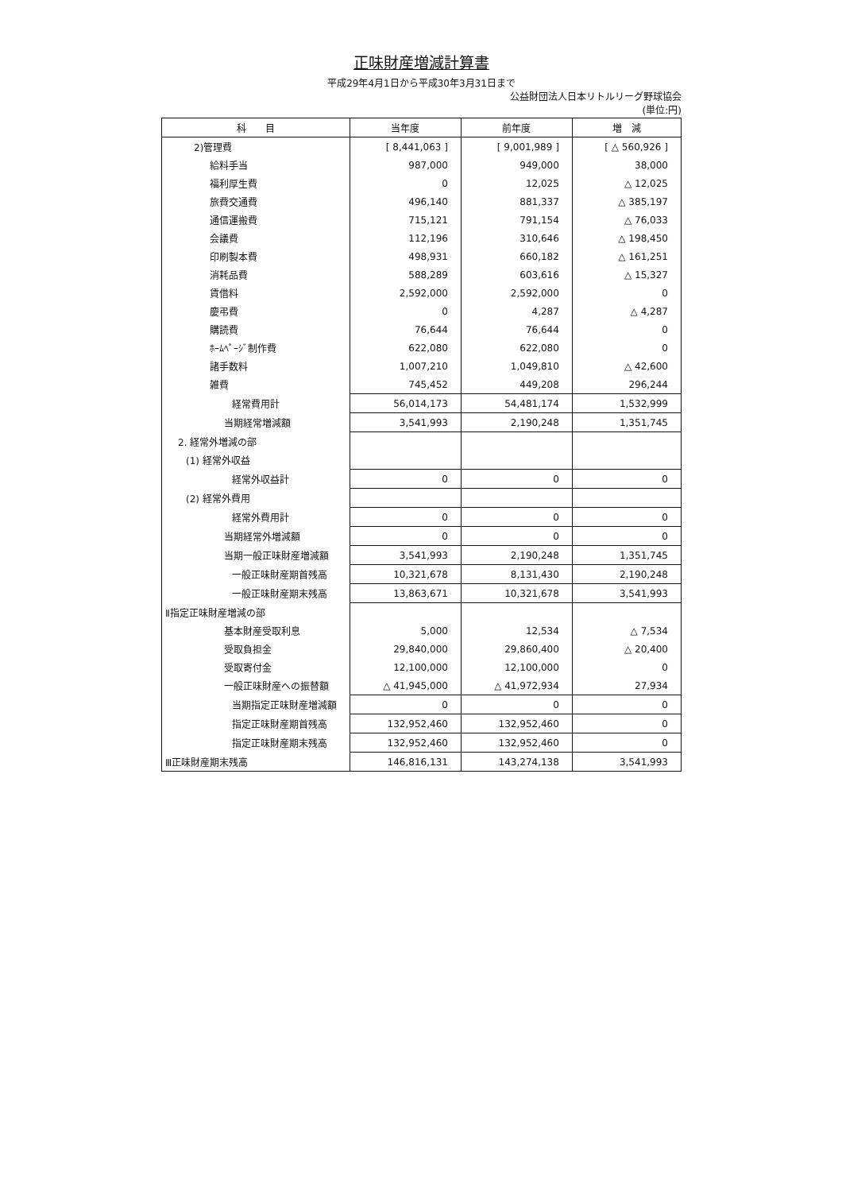正味財産増減計算書
平成29年4月1日から平成30年3月31日まで
公益財団法人日本リトルリーグ野球協会
(単位:円)
| 科 目 | 当年度 | 前年度 | 増 減 |
| --- | --- | --- | --- |
| 2)管理費 | [ 8,441,063 ] | [ 9,001,989 ] | [ △ 560,926 ] |
| 給料手当 | 987,000 | 949,000 | 38,000 |
| 福利厚生費 | 0 | 12,025 | △ 12,025 |
| 旅費交通費 | 496,140 | 881,337 | △ 385,197 |
| 通信運搬費 | 715,121 | 791,154 | △ 76,033 |
| 会議費 | 112,196 | 310,646 | △ 198,450 |
| 印刷製本費 | 498,931 | 660,182 | △ 161,251 |
| 消耗品費 | 588,289 | 603,616 | △ 15,327 |
| 賃借料 | 2,592,000 | 2,592,000 | 0 |
| 慶弔費 | 0 | 4,287 | △ 4,287 |
| 購読費 | 76,644 | 76,644 | 0 |
| ﾎｰﾑﾍﾟｰｼﾞ制作費 | 622,080 | 622,080 | 0 |
| 諸手数料 | 1,007,210 | 1,049,810 | △ 42,600 |
| 雑費 | 745,452 | 449,208 | 296,244 |
| 経常費用計 | 56,014,173 | 54,481,174 | 1,532,999 |
| 当期経常増減額 | 3,541,993 | 2,190,248 | 1,351,745 |
| 2. 経常外増減の部 | | | |
| (1) 経常外収益 | | | |
| 経常外収益計 | 0 | 0 | 0 |
| (2) 経常外費用 | | | |
| 経常外費用計 | 0 | 0 | 0 |
| 当期経常外増減額 | 0 | 0 | 0 |
| 当期一般正味財産増減額 | 3,541,993 | 2,190,248 | 1,351,745 |
| 一般正味財産期首残高 | 10,321,678 | 8,131,430 | 2,190,248 |
| 一般正味財産期末残高 | 13,863,671 | 10,321,678 | 3,541,993 |
| Ⅱ指定正味財産増減の部 | | | |
| 基本財産受取利息 | 5,000 | 12,534 | △ 7,534 |
| 受取負担金 | 29,840,000 | 29,860,400 | △ 20,400 |
| 受取寄付金 | 12,100,000 | 12,100,000 | 0 |
| 一般正味財産への振替額 | △ 41,945,000 | △ 41,972,934 | 27,934 |
| 当期指定正味財産増減額 | 0 | 0 | 0 |
| 指定正味財産期首残高 | 132,952,460 | 132,952,460 | 0 |
| 指定正味財産期末残高 | 132,952,460 | 132,952,460 | 0 |
| Ⅲ正味財産期末残高 | 146,816,131 | 143,274,138 | 3,541,993 |